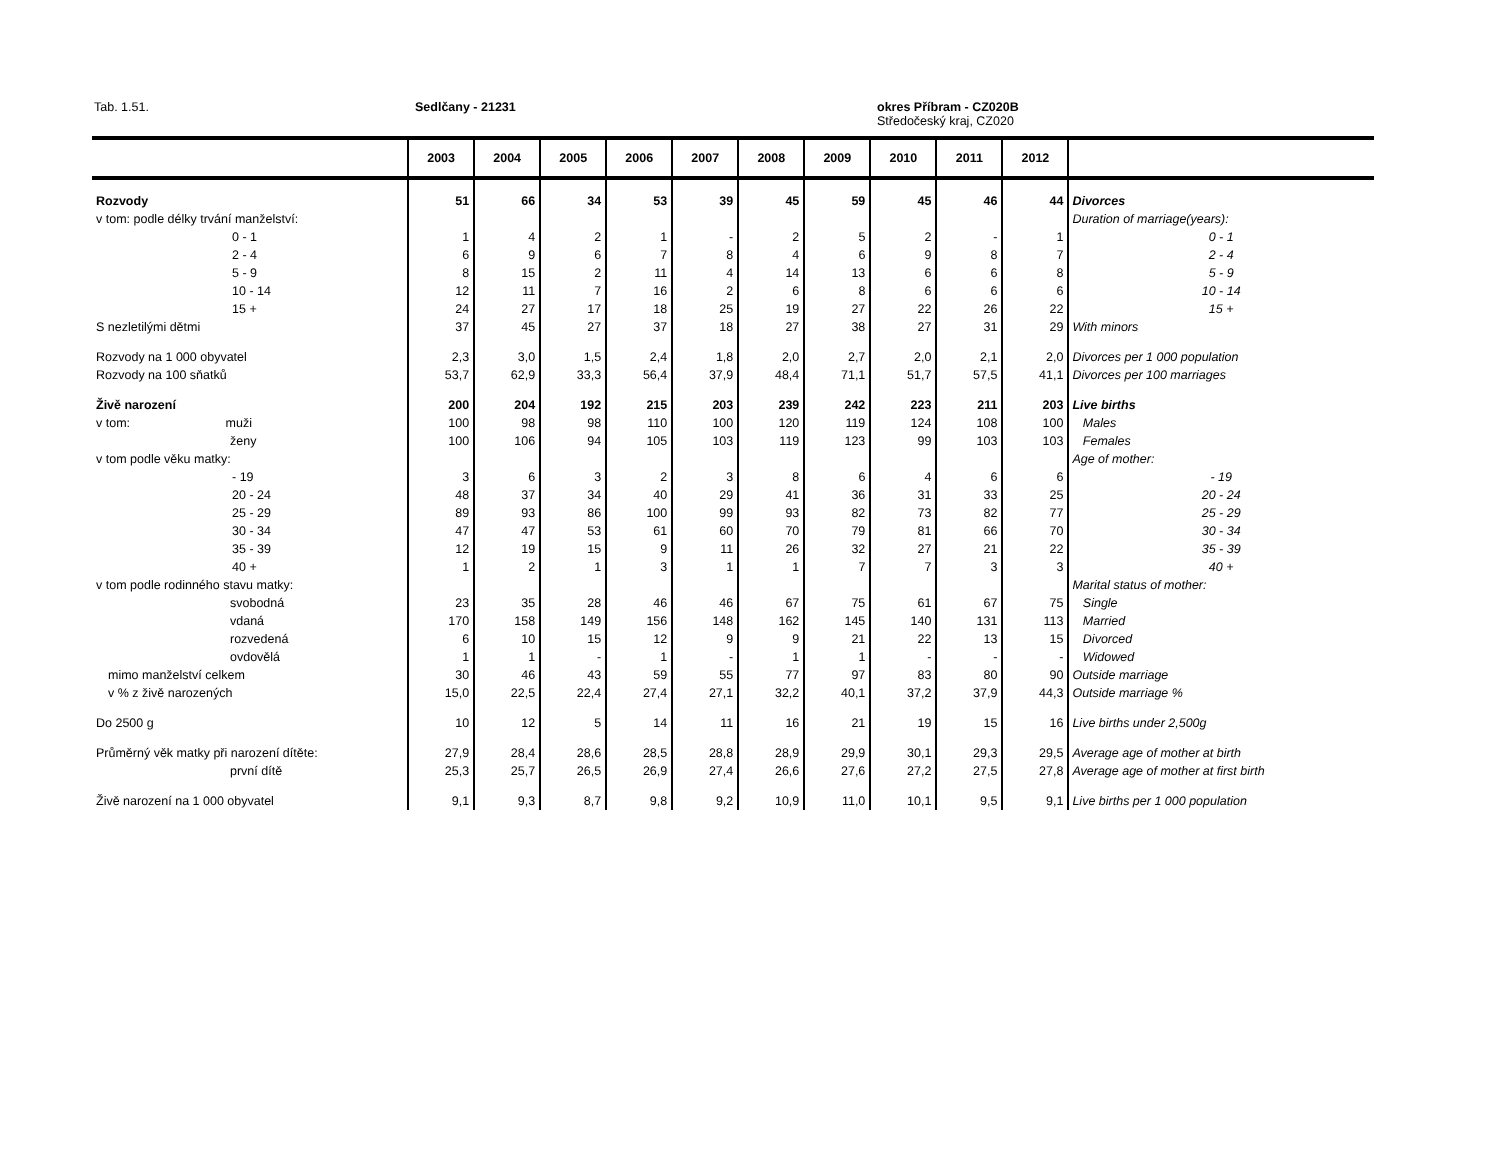Tab. 1.51. Sedlčany - 21231
okres Příbram - CZ020B
Středočeský kraj, CZ020
| | 2003 | 2004 | 2005 | 2006 | 2007 | 2008 | 2009 | 2010 | 2011 | 2012 | |
| --- | --- | --- | --- | --- | --- | --- | --- | --- | --- | --- | --- |
| Rozvody | 51 | 66 | 34 | 53 | 39 | 45 | 59 | 45 | 46 | 44 | Divorces |
| v tom: podle délky trvání manželství: | | | | | | | | | | | Duration of marriage(years): |
| 0 - 1 | 1 | 4 | 2 | 1 | - | 2 | 5 | 2 | - | 1 | 0 - 1 |
| 2 - 4 | 6 | 9 | 6 | 7 | 8 | 4 | 6 | 9 | 8 | 7 | 2 - 4 |
| 5 - 9 | 8 | 15 | 2 | 11 | 4 | 14 | 13 | 6 | 6 | 8 | 5 - 9 |
| 10 - 14 | 12 | 11 | 7 | 16 | 2 | 6 | 8 | 6 | 6 | 6 | 10 - 14 |
| 15 + | 24 | 27 | 17 | 18 | 25 | 19 | 27 | 22 | 26 | 22 | 15 + |
| S nezletilými dětmi | 37 | 45 | 27 | 37 | 18 | 27 | 38 | 27 | 31 | 29 | With minors |
| Rozvody na 1 000 obyvatel | 2,3 | 3,0 | 1,5 | 2,4 | 1,8 | 2,0 | 2,7 | 2,0 | 2,1 | 2,0 | Divorces per 1 000 population |
| Rozvody na 100 sňatků | 53,7 | 62,9 | 33,3 | 56,4 | 37,9 | 48,4 | 71,1 | 51,7 | 57,5 | 41,1 | Divorces per 100 marriages |
| Živě narození | 200 | 204 | 192 | 215 | 203 | 239 | 242 | 223 | 211 | 203 | Live births |
| v tom: muži | 100 | 98 | 98 | 110 | 100 | 120 | 119 | 124 | 108 | 100 | Males |
| ženy | 100 | 106 | 94 | 105 | 103 | 119 | 123 | 99 | 103 | 103 | Females |
| v tom podle věku matky: | | | | | | | | | | | Age of mother: |
| - 19 | 3 | 6 | 3 | 2 | 3 | 8 | 6 | 4 | 6 | 6 | - 19 |
| 20 - 24 | 48 | 37 | 34 | 40 | 29 | 41 | 36 | 31 | 33 | 25 | 20 - 24 |
| 25 - 29 | 89 | 93 | 86 | 100 | 99 | 93 | 82 | 73 | 82 | 77 | 25 - 29 |
| 30 - 34 | 47 | 47 | 53 | 61 | 60 | 70 | 79 | 81 | 66 | 70 | 30 - 34 |
| 35 - 39 | 12 | 19 | 15 | 9 | 11 | 26 | 32 | 27 | 21 | 22 | 35 - 39 |
| 40 + | 1 | 2 | 1 | 3 | 1 | 1 | 7 | 7 | 3 | 3 | 40 + |
| v tom podle rodinného stavu matky: | | | | | | | | | | | Marital status of mother: |
| svobodná | 23 | 35 | 28 | 46 | 46 | 67 | 75 | 61 | 67 | 75 | Single |
| vdaná | 170 | 158 | 149 | 156 | 148 | 162 | 145 | 140 | 131 | 113 | Married |
| rozvedená | 6 | 10 | 15 | 12 | 9 | 9 | 21 | 22 | 13 | 15 | Divorced |
| ovdovělá | 1 | 1 | - | 1 | - | 1 | 1 | - | - | - | Widowed |
| mimo manželství celkem | 30 | 46 | 43 | 59 | 55 | 77 | 97 | 83 | 80 | 90 | Outside marriage |
| v % z živě narozených | 15,0 | 22,5 | 22,4 | 27,4 | 27,1 | 32,2 | 40,1 | 37,2 | 37,9 | 44,3 | Outside marriage % |
| Do 2500 g | 10 | 12 | 5 | 14 | 11 | 16 | 21 | 19 | 15 | 16 | Live births under 2,500g |
| Průměrný věk matky při narození dítěte: | 27,9 | 28,4 | 28,6 | 28,5 | 28,8 | 28,9 | 29,9 | 30,1 | 29,3 | 29,5 | Average age of mother at birth |
| první dítě | 25,3 | 25,7 | 26,5 | 26,9 | 27,4 | 26,6 | 27,6 | 27,2 | 27,5 | 27,8 | Average age of mother at first birth |
| Živě narození na 1 000 obyvatel | 9,1 | 9,3 | 8,7 | 9,8 | 9,2 | 10,9 | 11,0 | 10,1 | 9,5 | 9,1 | Live births per 1 000 population |